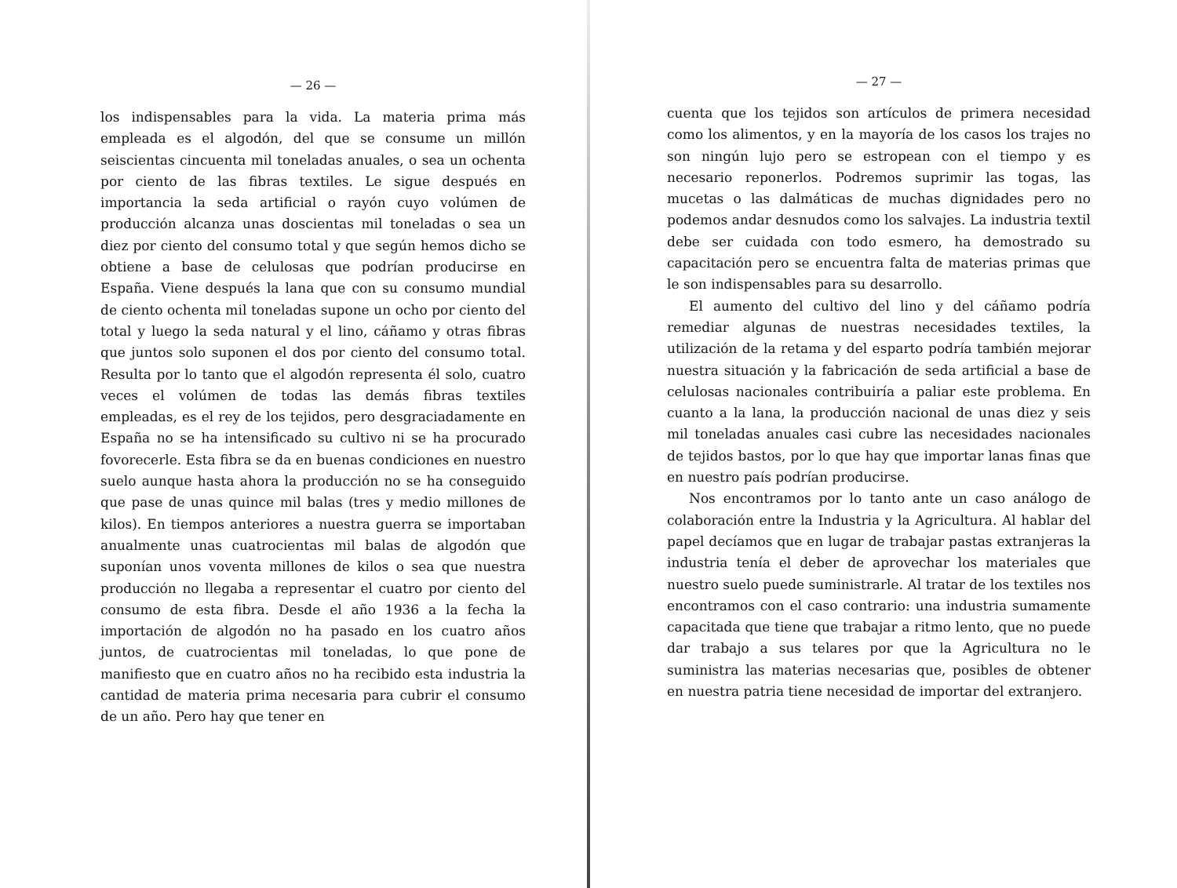— 26 —
los indispensables para la vida. La materia prima más empleada es el algodón, del que se consume un millón seiscientas cincuenta mil toneladas anuales, o sea un ochenta por ciento de las fibras textiles. Le sigue después en importancia la seda artificial o rayón cuyo volúmen de producción alcanza unas doscientas mil toneladas o sea un diez por ciento del consumo total y que según hemos dicho se obtiene a base de celulosas que podrían producirse en España. Viene después la lana que con su consumo mundial de ciento ochenta mil toneladas supone un ocho por ciento del total y luego la seda natural y el lino, cáñamo y otras fibras que juntos solo suponen el dos por ciento del consumo total. Resulta por lo tanto que el algodón representa él solo, cuatro veces el volúmen de todas las demás fibras textiles empleadas, es el rey de los tejidos, pero desgraciadamente en España no se ha intensificado su cultivo ni se ha procurado fovorecerle. Esta fibra se da en buenas condiciones en nuestro suelo aunque hasta ahora la producción no se ha conseguido que pase de unas quince mil balas (tres y medio millones de kilos). En tiempos anteriores a nuestra guerra se importaban anualmente unas cuatrocientas mil balas de algodón que suponían unos voventa millones de kilos o sea que nuestra producción no llegaba a representar el cuatro por ciento del consumo de esta fibra. Desde el año 1936 a la fecha la importación de algodón no ha pasado en los cuatro años juntos, de cuatrocientas mil toneladas, lo que pone de manifiesto que en cuatro años no ha recibido esta industria la cantidad de materia prima necesaria para cubrir el consumo de un año. Pero hay que tener en
— 27 —
cuenta que los tejidos son artículos de primera necesidad como los alimentos, y en la mayoría de los casos los trajes no son ningún lujo pero se estropean con el tiempo y es necesario reponerlos. Podremos suprimir las togas, las mucetas o las dalmáticas de muchas dignidades pero no podemos andar desnudos como los salvajes. La industria textil debe ser cuidada con todo esmero, ha demostrado su capacitación pero se encuentra falta de materias primas que le son indispensables para su desarrollo.
El aumento del cultivo del lino y del cáñamo podría remediar algunas de nuestras necesidades textiles, la utilización de la retama y del esparto podría también mejorar nuestra situación y la fabricación de seda artificial a base de celulosas nacionales contribuiría a paliar este problema. En cuanto a la lana, la producción nacional de unas diez y seis mil toneladas anuales casi cubre las necesidades nacionales de tejidos bastos, por lo que hay que importar lanas finas que en nuestro país podrían producirse.
Nos encontramos por lo tanto ante un caso análogo de colaboración entre la Industria y la Agricultura. Al hablar del papel decíamos que en lugar de trabajar pastas extranjeras la industria tenía el deber de aprovechar los materiales que nuestro suelo puede suministrarle. Al tratar de los textiles nos encontramos con el caso contrario: una industria sumamente capacitada que tiene que trabajar a ritmo lento, que no puede dar trabajo a sus telares por que la Agricultura no le suministra las materias necesarias que, posibles de obtener en nuestra patria tiene necesidad de importar del extranjero.